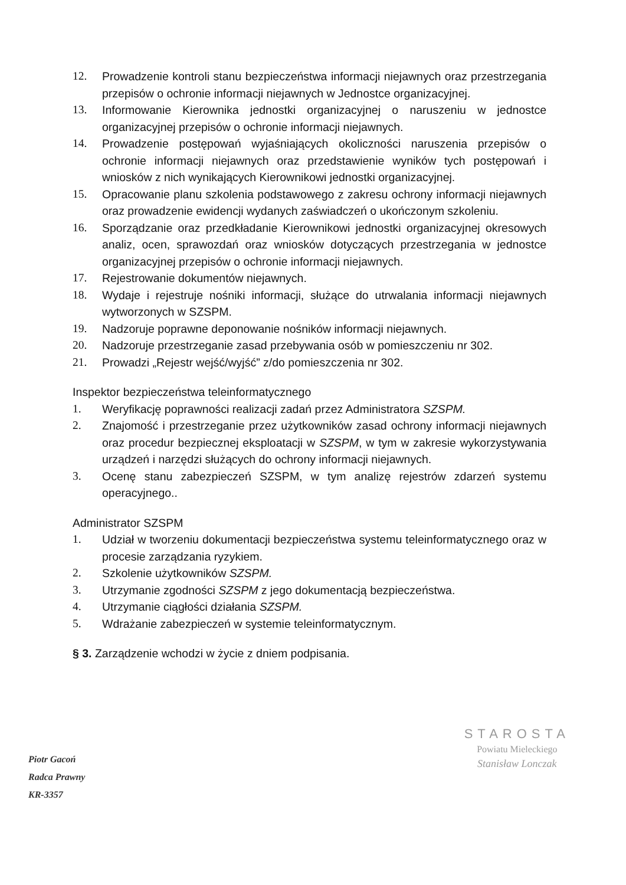12. Prowadzenie kontroli stanu bezpieczeństwa informacji niejawnych oraz przestrzegania przepisów o ochronie informacji niejawnych w Jednostce organizacyjnej.
13. Informowanie Kierownika jednostki organizacyjnej o naruszeniu w jednostce organizacyjnej przepisów o ochronie informacji niejawnych.
14. Prowadzenie postępowań wyjaśniających okoliczności naruszenia przepisów o ochronie informacji niejawnych oraz przedstawienie wyników tych postępowań i wniosków z nich wynikających Kierownikowi jednostki organizacyjnej.
15. Opracowanie planu szkolenia podstawowego z zakresu ochrony informacji niejawnych oraz prowadzenie ewidencji wydanych zaświadczeń o ukończonym szkoleniu.
16. Sporządzanie oraz przedkładanie Kierownikowi jednostki organizacyjnej okresowych analiz, ocen, sprawozdań oraz wniosków dotyczących przestrzegania w jednostce organizacyjnej przepisów o ochronie informacji niejawnych.
17. Rejestrowanie dokumentów niejawnych.
18. Wydaje i rejestruje nośniki informacji, służące do utrwalania informacji niejawnych wytworzonych w SZSPM.
19. Nadzoruje poprawne deponowanie nośników informacji niejawnych.
20. Nadzoruje przestrzeganie zasad przebywania osób w pomieszczeniu nr 302.
21. Prowadzi „Rejestr wejść/wyjść” z/do pomieszczenia nr 302.
Inspektor bezpieczeństwa teleinformatycznego
1. Weryfikację poprawności realizacji zadań przez Administratora SZSPM.
2. Znajomość i przestrzeganie przez użytkowników zasad ochrony informacji niejawnych oraz procedur bezpiecznej eksploatacji w SZSPM, w tym w zakresie wykorzystywania urządzeń i narzędzi służących do ochrony informacji niejawnych.
3. Ocenę stanu zabezpieczeń SZSPM, w tym analizę rejestrów zdarzeń systemu operacyjnego..
Administrator SZSPM
1. Udział w tworzeniu dokumentacji bezpieczeństwa systemu teleinformatycznego oraz w procesie zarządzania ryzykiem.
2. Szkolenie użytkowników SZSPM.
3. Utrzymanie zgodności SZSPM z jego dokumentacją bezpieczeństwa.
4. Utrzymanie ciągłości działania SZSPM.
5. Wdrażanie zabezpieczeń w systemie teleinformatycznym.
§ 3. Zarządzenie wchodzi w życie z dniem podpisania.
Piotr Gacoń
Radca Prawny
KR-3357
STAROSTA
Powiatu Mieleckiego
Stanisław Lonczak